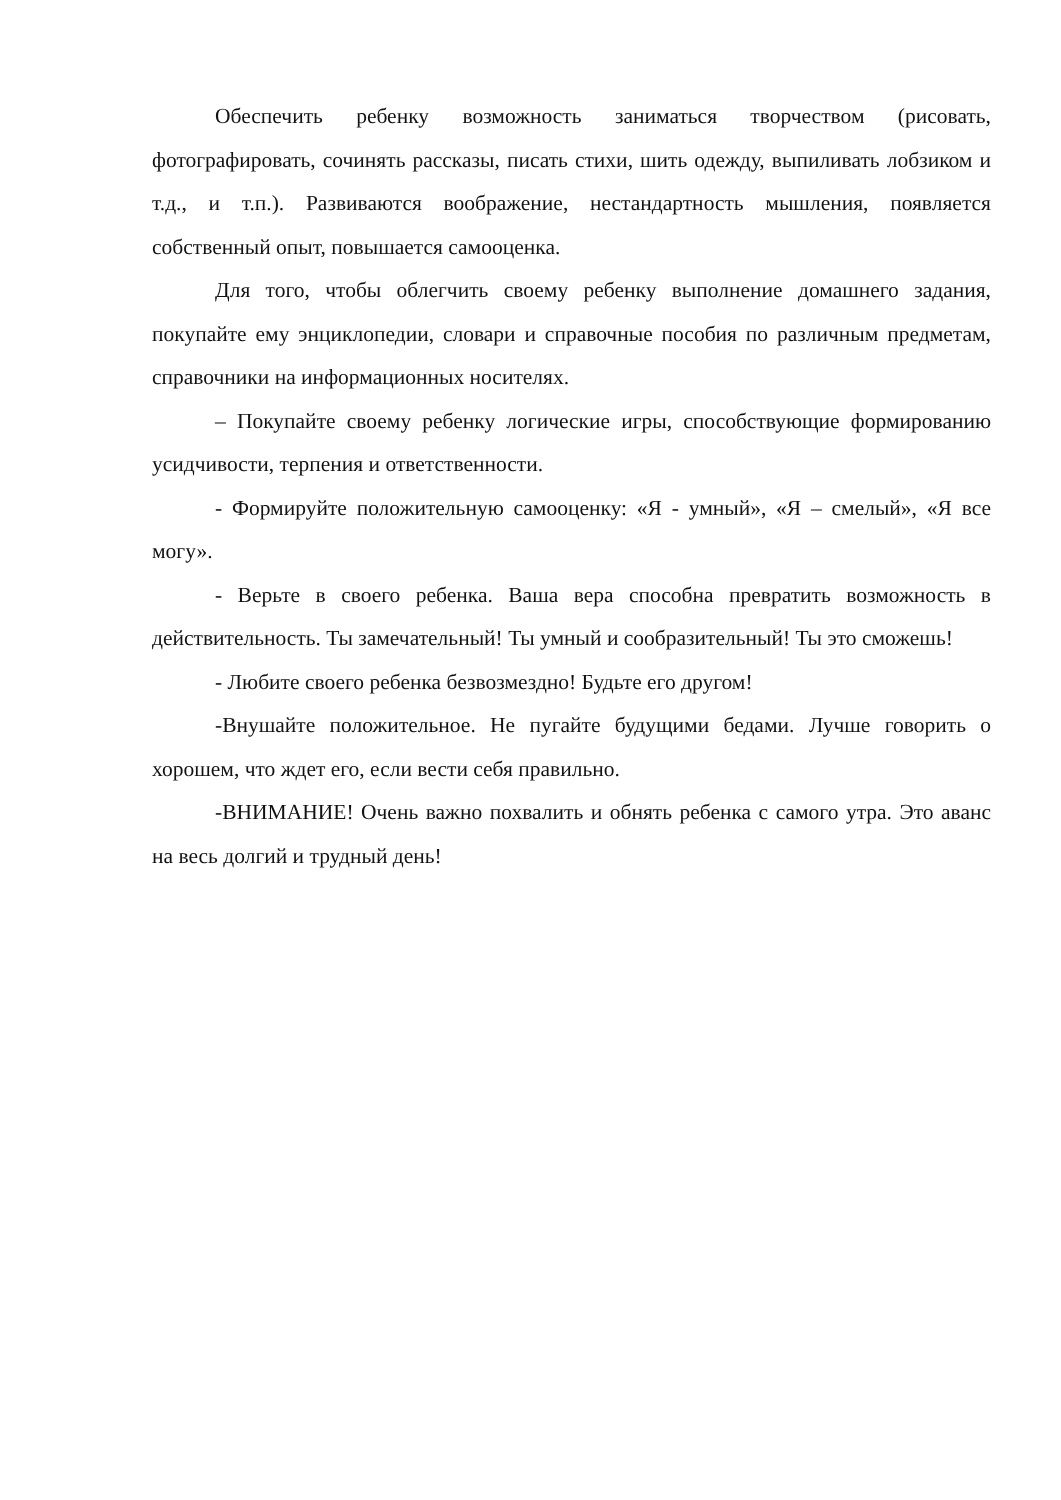Обеспечить ребенку возможность заниматься творчеством (рисовать, фотографировать, сочинять рассказы, писать стихи, шить одежду, выпиливать лобзиком и т.д., и т.п.). Развиваются воображение, нестандартность мышления, появляется собственный опыт, повышается самооценка.
Для того, чтобы облегчить своему ребенку выполнение домашнего задания, покупайте ему энциклопедии, словари и справочные пособия по различным предметам, справочники на информационных носителях.
– Покупайте своему ребенку логические игры, способствующие формированию усидчивости, терпения и ответственности.
- Формируйте положительную самооценку: «Я - умный», «Я – смелый», «Я все могу».
- Верьте в своего ребенка. Ваша вера способна превратить возможность в действительность. Ты замечательный! Ты умный и сообразительный! Ты это сможешь!
- Любите своего ребенка безвозмездно! Будьте его другом!
-Внушайте положительное. Не пугайте будущими бедами. Лучше говорить о хорошем, что ждет его, если вести себя правильно.
-ВНИМАНИЕ! Очень важно похвалить и обнять ребенка с самого утра. Это аванс на весь долгий и трудный день!